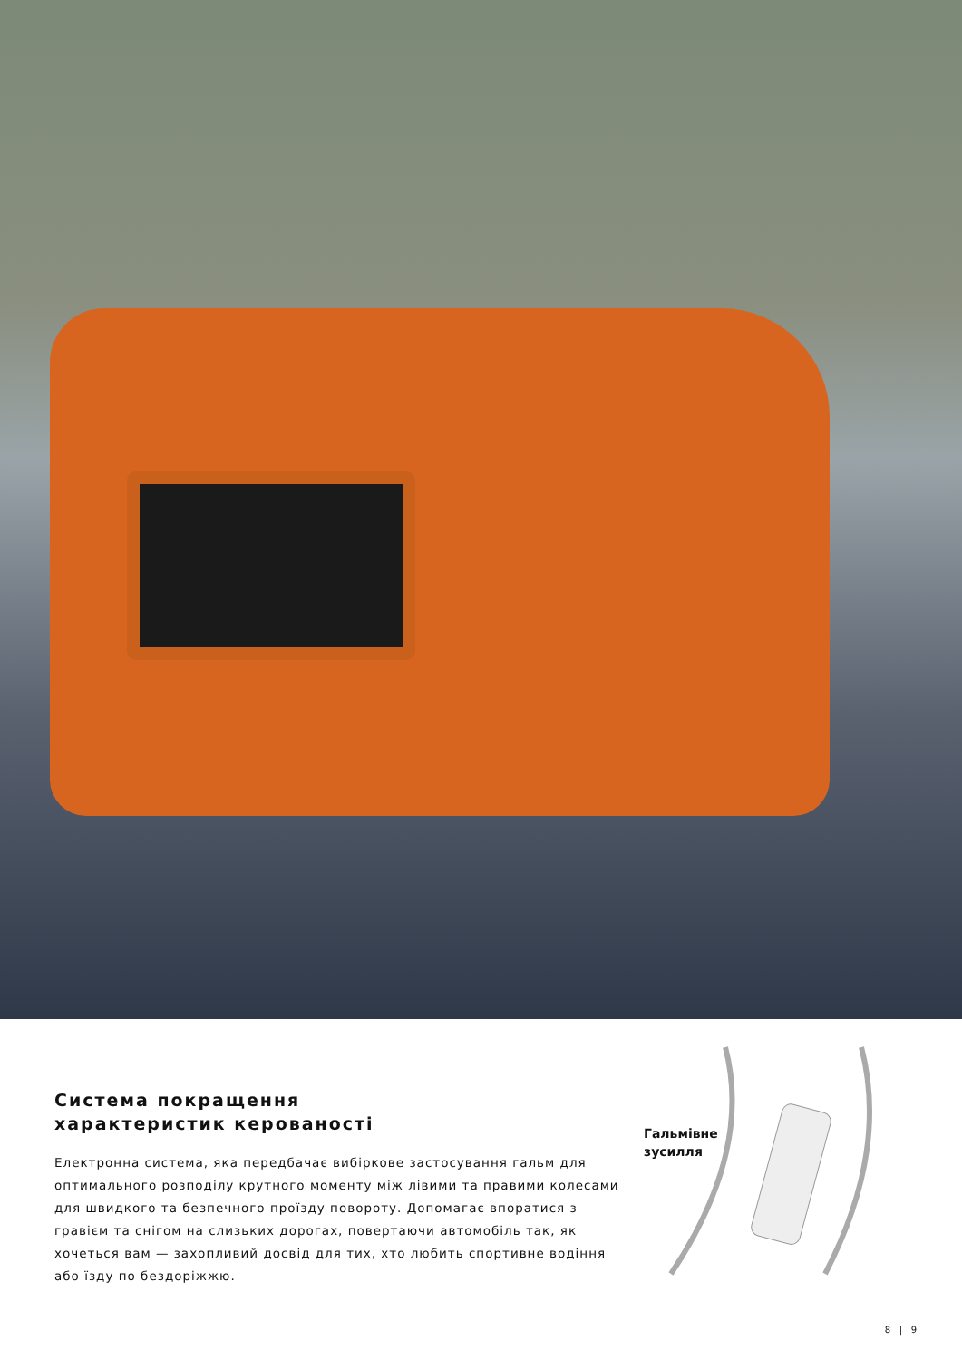Система покращення
характеристик керованості
Електронна система, яка передбачає вибіркове застосування гальм для оптимального розподілу крутного моменту між лівими та правими колесами для швидкого та безпечного проїзду повороту. Допомагає впоратися з гравієм та снігом на слизьких дорогах, повертаючи автомобіль так, як хочеться вам — захопливий досвід для тих, хто любить спортивне водіння або їзду по бездоріжжю.
Гальмівне
зусилля
8 | 9